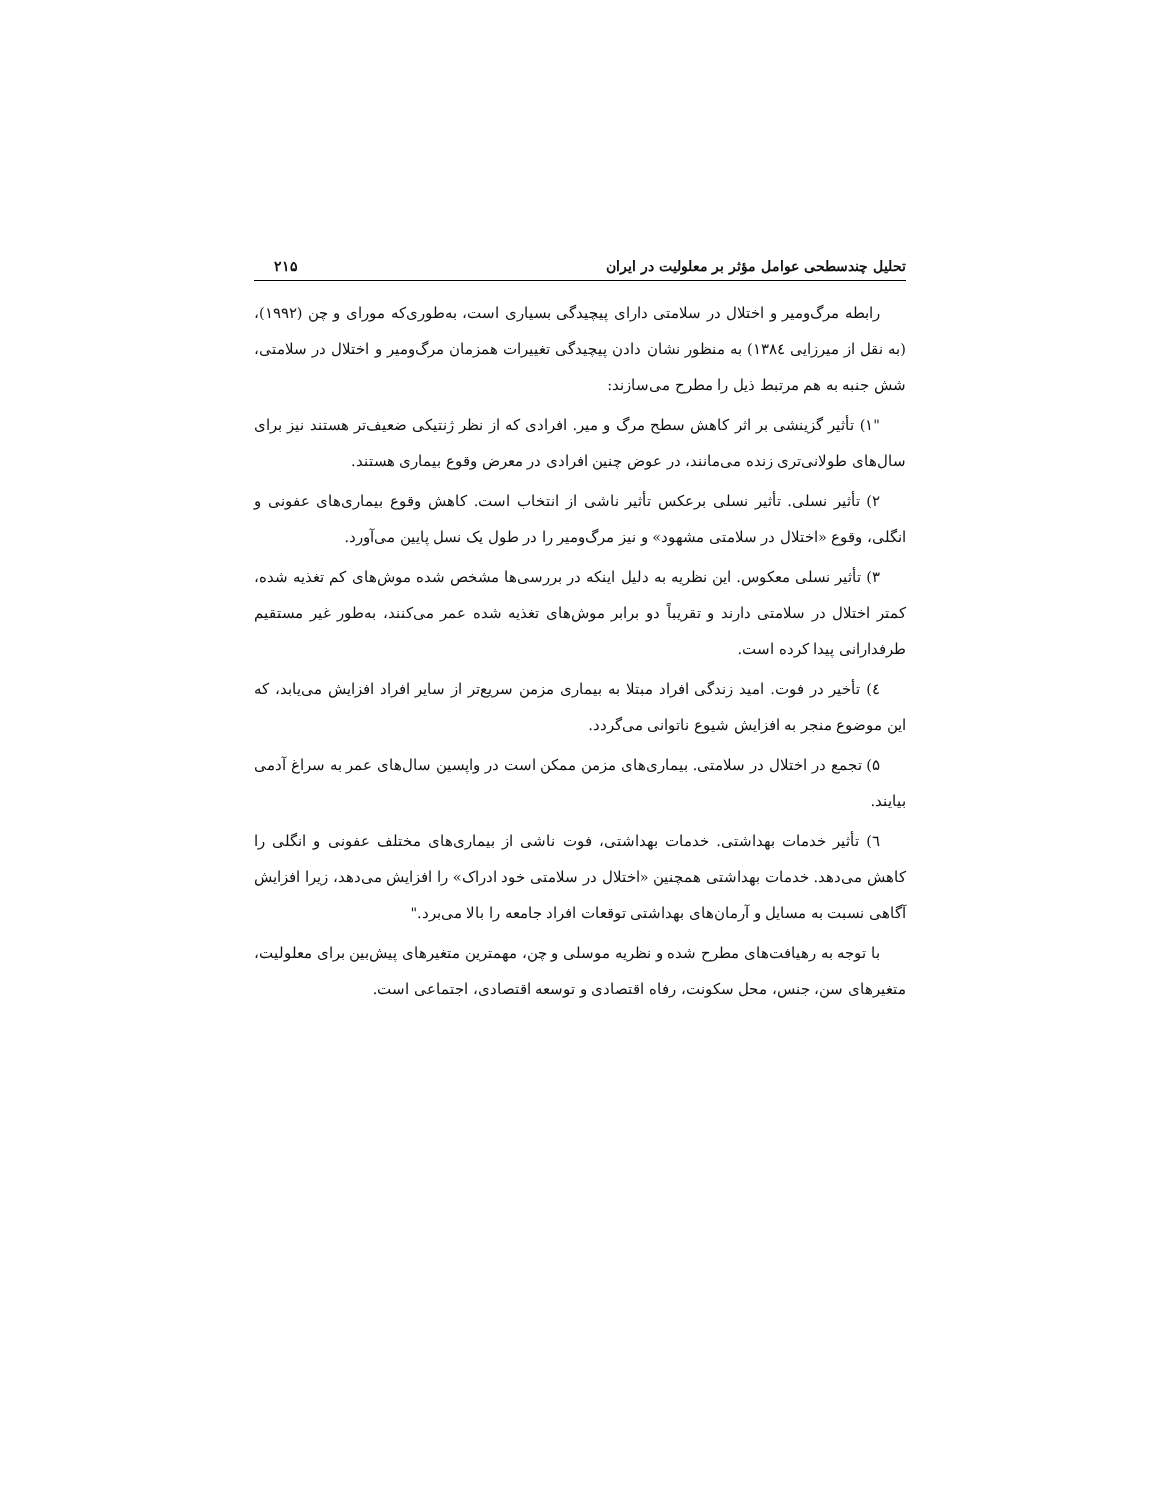تحلیل چندسطحی عوامل مؤثر بر معلولیت در ایران ۲۱۵
رابطه مرگ‌ومیر و اختلال در سلامتی دارای پیچیدگی بسیاری است، به‌طوری‌که مورای و چن (۱۹۹۲)، (به نقل از میرزایی ۱۳۸٤) به منظور نشان دادن پیچیدگی تغییرات همزمان مرگ‌ومیر و اختلال در سلامتی، شش جنبه به هم مرتبط ذیل را مطرح می‌سازند:
"۱) تأثیر گزینشی بر اثر کاهش سطح مرگ و میر. افرادی که از نظر ژنتیکی ضعیف‌تر هستند نیز برای سال‌های طولانی‌تری زنده می‌مانند، در عوض چنین افرادی در معرض وقوع بیماری هستند.
۲) تأثیر نسلی. تأثیر نسلی برعکس تأثیر ناشی از انتخاب است. کاهش وقوع بیماری‌های عفونی و انگلی، وقوع «اختلال در سلامتی مشهود» و نیز مرگ‌ومیر را در طول یک نسل پایین می‌آورد.
۳) تأثیر نسلی معکوس. این نظریه به دلیل اینکه در بررسی‌ها مشخص شده موش‌های کم تغذیه شده، کمتر اختلال در سلامتی دارند و تقریباً دو برابر موش‌های تغذیه شده عمر می‌کنند، به‌طور غیر مستقیم طرفدارانی پیدا کرده است.
٤) تأخیر در فوت. امید زندگی افراد مبتلا به بیماری مزمن سریع‌تر از سایر افراد افزایش می‌یابد، که این موضوع منجر به افزایش شیوع ناتوانی می‌گردد.
۵) تجمع در اختلال در سلامتی. بیماری‌های مزمن ممکن است در واپسین سال‌های عمر به سراغ آدمی بیایند.
٦) تأثیر خدمات بهداشتی. خدمات بهداشتی، فوت ناشی از بیماری‌های مختلف عفونی و انگلی را کاهش می‌دهد. خدمات بهداشتی همچنین «اختلال در سلامتی خود ادراک» را افزایش می‌دهد، زیرا افزایش آگاهی نسبت به مسایل و آرمان‌های بهداشتی توقعات افراد جامعه را بالا می‌برد."
با توجه به رهیافت‌های مطرح شده و نظریه موسلی و چن، مهمترین متغیرهای پیش‌بین برای معلولیت، متغیرهای سن، جنس، محل سکونت، رفاه اقتصادی و توسعه اقتصادی، اجتماعی است.